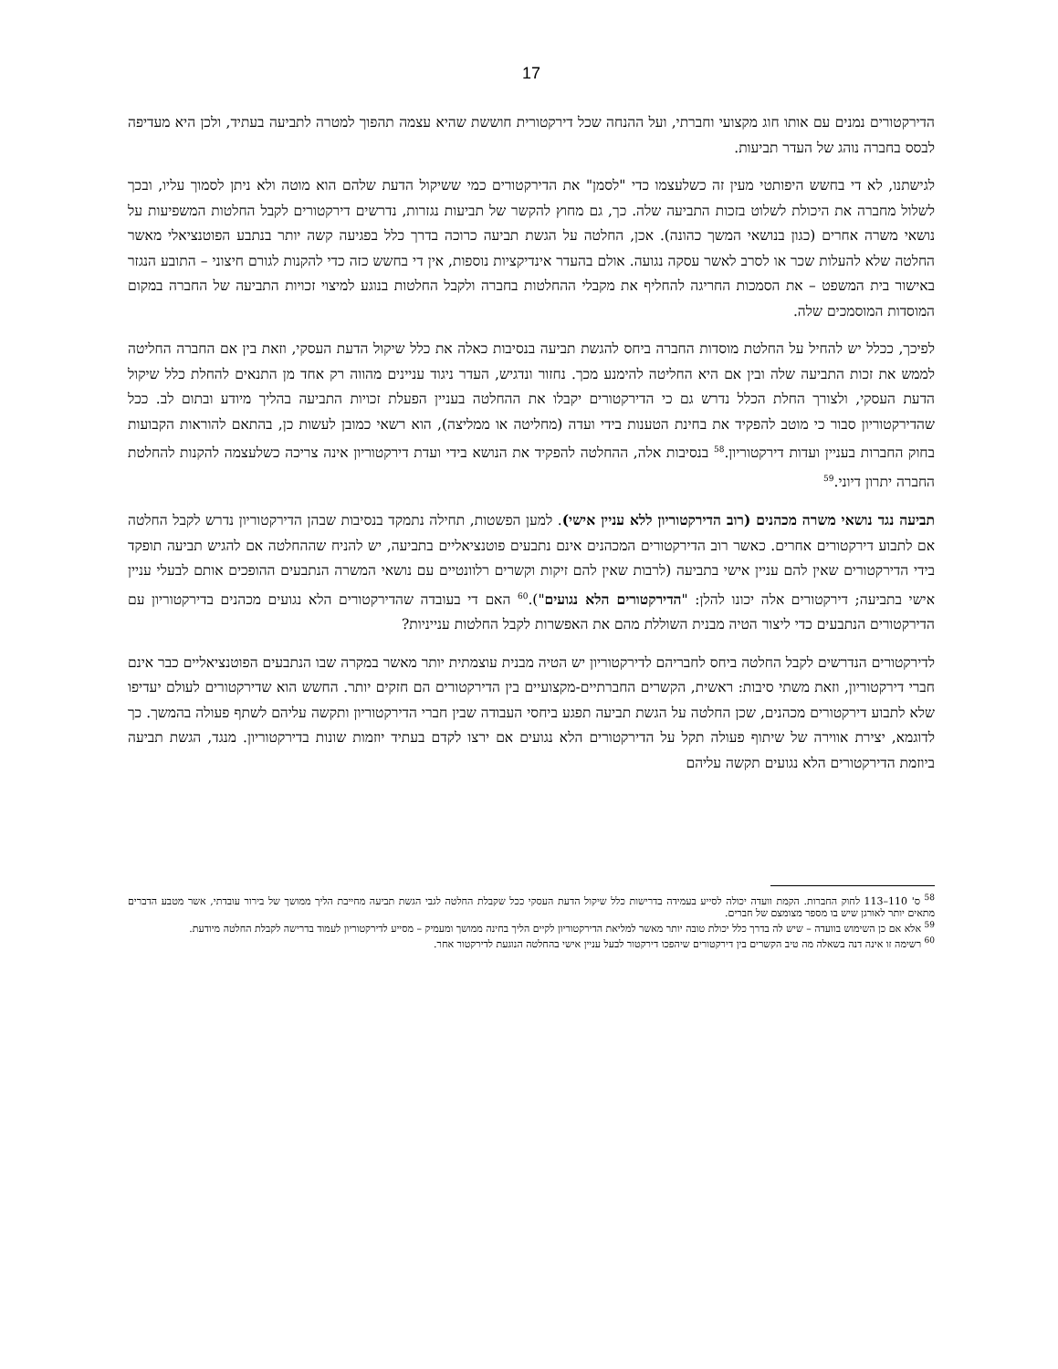17
הדירקטורים נמנים עם אותו חוג מקצועי וחברתי, ועל ההנחה שכל דירקטורית חוששת שהיא עצמה תהפוך למטרה לתביעה בעתיד, ולכן היא מעדיפה לבסס בחברה נוהג של העדר תביעות.
לגישתנו, לא די בחשש היפותטי מעין זה כשלעצמו כדי "לסמן" את הדירקטורים כמי ששיקול הדעת שלהם הוא מוטה ולא ניתן לסמוך עליו, ובכך לשלול מחברה את היכולת לשלוט בזכות התביעה שלה. כך, גם מחוץ להקשר של תביעות נגזרות, נדרשים דירקטורים לקבל החלטות המשפיעות על נושאי משרה אחרים (כגון בנושאי המשך כהונה). אכן, החלטה על הגשת תביעה כרוכה בדרך כלל בפגיעה קשה יותר בנתבע הפוטנציאלי מאשר החלטה שלא להעלות שכר או לסרב לאשר עסקה נגועה. אולם בהעדר אינדיקציות נוספות, אין די בחשש כזה כדי להקנות לגורם חיצוני – התובע הנגזר באישור בית המשפט – את הסמכות החריגה להחליף את מקבלי ההחלטות בחברה ולקבל החלטות בנוגע למיצוי זכויות התביעה של החברה במקום המוסדות המוסמכים שלה.
לפיכך, ככלל יש להחיל על החלטת מוסדות החברה ביחס להגשת תביעה בנסיבות כאלה את כלל שיקול הדעת העסקי, וזאת בין אם החברה החליטה לממש את זכות התביעה שלה ובין אם היא החליטה להימנע מכך. נחזור ונדגיש, העדר ניגוד עניינים מהווה רק אחד מן התנאים להחלת כלל שיקול הדעת העסקי, ולצורך החלת הכלל נדרש גם כי הדירקטורים יקבלו את ההחלטה בעניין הפעלת זכויות התביעה בהליך מיודע ובתום לב. ככל שהדירקטוריון סבור כי מוטב להפקיד את בחינת הטענות בידי ועדה (מחליטה או ממליצה), הוא רשאי כמובן לעשות כן, בהתאם להוראות הקבועות בחוק החברות בעניין ועדות דירקטוריון.<sup>58</sup> בנסיבות אלה, ההחלטה להפקיד את הנושא בידי ועדת דירקטוריון אינה צריכה כשלעצמה להקנות להחלטת החברה יתרון דיוני.<sup>59</sup>
תביעה נגד נושאי משרה מכהנים (רוב הדירקטוריון ללא עניין אישי). למען הפשטות, תחילה נתמקד בנסיבות שבהן הדירקטוריון נדרש לקבל החלטה אם לתבוע דירקטורים אחרים. כאשר רוב הדירקטורים המכהנים אינם נתבעים פוטנציאליים בתביעה, יש להניח שההחלטה אם להגיש תביעה תופקד בידי הדירקטורים שאין להם עניין אישי בתביעה (לרבות שאין להם זיקות וקשרים רלוונטיים עם נושאי המשרה הנתבעים ההופכים אותם לבעלי עניין אישי בתביעה; דירקטורים אלה יכונו להלן: "הדירקטורים הלא נגועים").<sup>60</sup> האם די בעובדה שהדירקטורים הלא נגועים מכהנים בדירקטוריון עם הדירקטורים הנתבעים כדי ליצור הטיה מבנית השוללת מהם את האפשרות לקבל החלטות ענייניות?
לדירקטורים הנדרשים לקבל החלטה ביחס לחבריהם לדירקטוריון יש הטיה מבנית עוצמתית יותר מאשר במקרה שבו הנתבעים הפוטנציאליים כבר אינם חברי דירקטוריון, וזאת משתי סיבות: ראשית, הקשרים החברתיים-מקצועיים בין הדירקטורים הם חזקים יותר. החשש הוא שדירקטורים לעולם יעדיפו שלא לתבוע דירקטורים מכהנים, שכן החלטה על הגשת תביעה תפגע ביחסי העבודה שבין חברי הדירקטוריון ותקשה עליהם לשתף פעולה בהמשך. כך לדוגמא, יצירת אווירה של שיתוף פעולה תקל על הדירקטורים הלא נגועים אם ירצו לקדם בעתיד יוזמות שונות בדירקטוריון. מנגד, הגשת תביעה ביוזמת הדירקטורים הלא נגועים תקשה עליהם
<sup>58</sup> ס' 110–113 לחוק החברות. הקמת וועדה יכולה לסייע בעמידה בדרישות כלל שיקול הדעת העסקי ככל שקבלת החלטה לגבי הגשת תביעה מחייבת הליך ממושך של בירור עובדתי, אשר מטבע הדברים מתאים יותר לאורגן שיש בו מספר מצומצם של חברים.
<sup>59</sup> אלא אם כן השימוש בוועדה – שיש לה בדרך כלל יכולת טובה יותר מאשר למליאת הדירקטוריון לקיים הליך בחינה ממושך ומעמיק – מסייע לדירקטוריון לעמוד בדרישה לקבלת החלטה מיודעת.
<sup>60</sup> רשימה זו אינה דנה בשאלה מה טיב הקשרים בין דירקטורים שיהפכו דירקטור לבעל עניין אישי בהחלטה הנוגעת לדירקטור אחר.